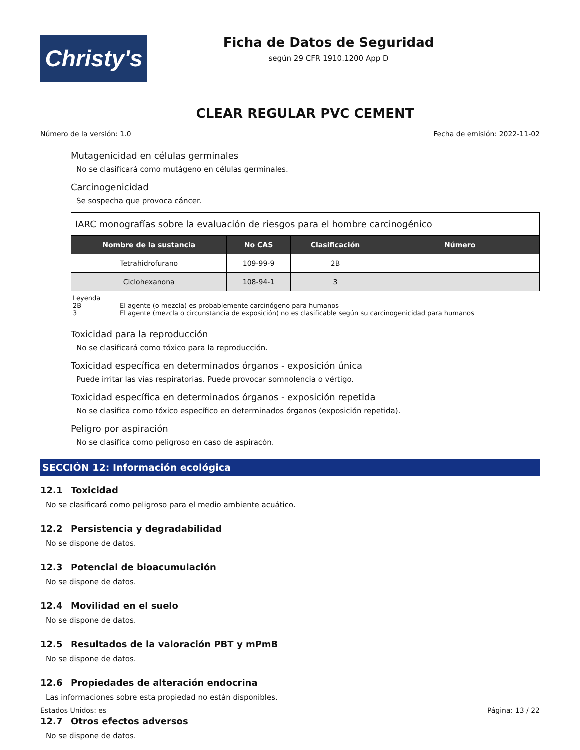Christy's
Ficha de Datos de Seguridad
según 29 CFR 1910.1200 App D
CLEAR REGULAR PVC CEMENT
Número de la versión: 1.0 Fecha de emisión: 2022-11-02
Mutagenicidad en células germinales
No se clasificará como mutágeno en células germinales.
Carcinogenicidad
Se sospecha que provoca cáncer.
| IARC monografías sobre la evaluación de riesgos para el hombre carcinogénico | | | |
| --- | --- | --- | --- |
| Nombre de la sustancia | No CAS | Clasificación | Número |
| Tetrahidrofurano | 109-99-9 | 2B | |
| Ciclohexanona | 108-94-1 | 3 | |
Leyenda
2B El agente (o mezcla) es probablemente carcinógeno para humanos
3 El agente (mezcla o circunstancia de exposición) no es clasificable según su carcinogenicidad para humanos
Toxicidad para la reproducción
No se clasificará como tóxico para la reproducción.
Toxicidad específica en determinados órganos - exposición única
Puede irritar las vías respiratorias. Puede provocar somnolencia o vértigo.
Toxicidad específica en determinados órganos - exposición repetida
No se clasifica como tóxico específico en determinados órganos (exposición repetida).
Peligro por aspiración
No se clasifica como peligroso en caso de aspiracón.
SECCIÓN 12: Información ecológica
12.1 Toxicidad
No se clasificará como peligroso para el medio ambiente acuático.
12.2 Persistencia y degradabilidad
No se dispone de datos.
12.3 Potencial de bioacumulación
No se dispone de datos.
12.4 Movilidad en el suelo
No se dispone de datos.
12.5 Resultados de la valoración PBT y mPmB
No se dispone de datos.
12.6 Propiedades de alteración endocrina
Las informaciones sobre esta propiedad no están disponibles.
12.7 Otros efectos adversos
No se dispone de datos.
Estados Unidos: es Página: 13 / 22